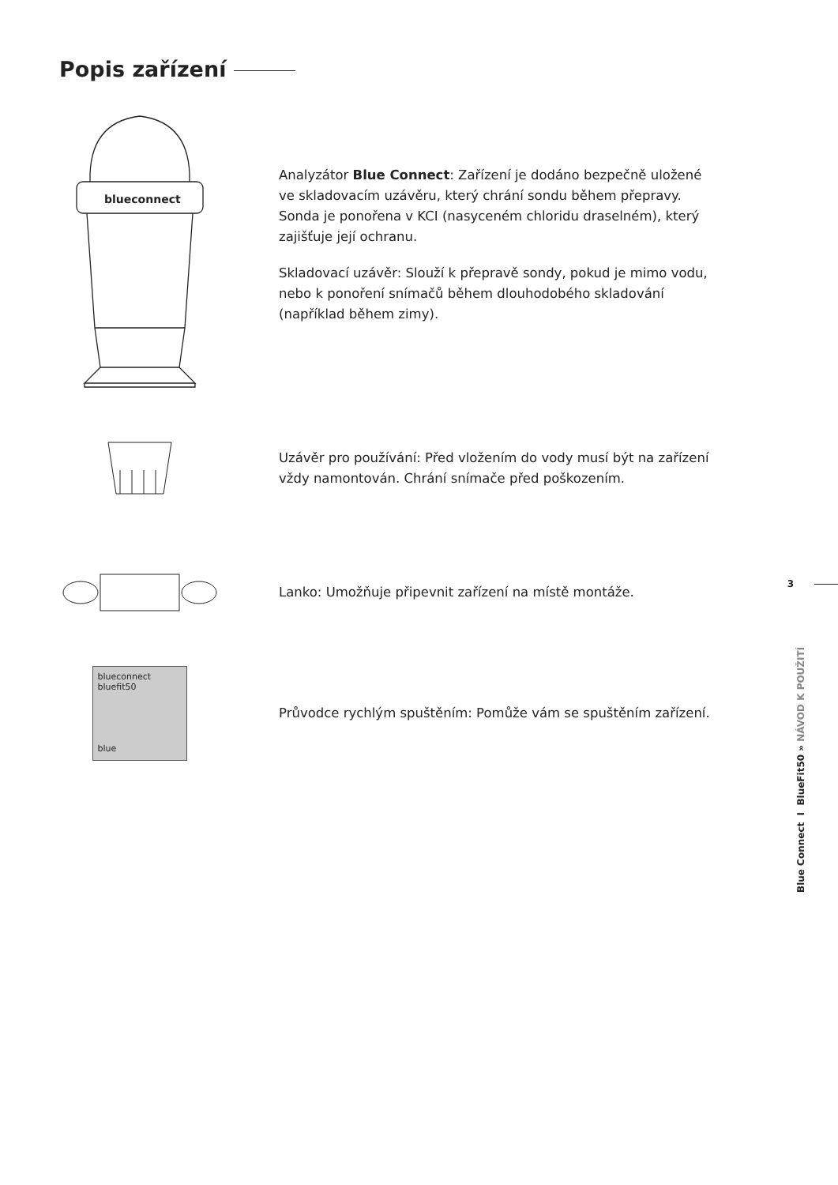Popis zařízení
blueconnect
Analyzátor Blue Connect: Zařízení je dodáno bezpečně uložené ve skladovacím uzávěru, který chrání sondu během přepravy. Sonda je ponořena v KCI (nasyceném chloridu draselném), který zajišťuje její ochranu.
Skladovací uzávěr: Slouží k přepravě sondy, pokud je mimo vodu, nebo k ponoření snímačů během dlouhodobého skladování (například během zimy).
Uzávěr pro používání: Před vložením do vody musí být na zařízení vždy namontován. Chrání snímače před poškozením.
Lanko: Umožňuje připevnit zařízení na místě montáže.
blueconnect
bluefit50
blue
Průvodce rychlým spuštěním: Pomůže vám se spuštěním zařízení.
3
Blue Connect I BlueFit50 » NÁVOD K POUŽITÍ